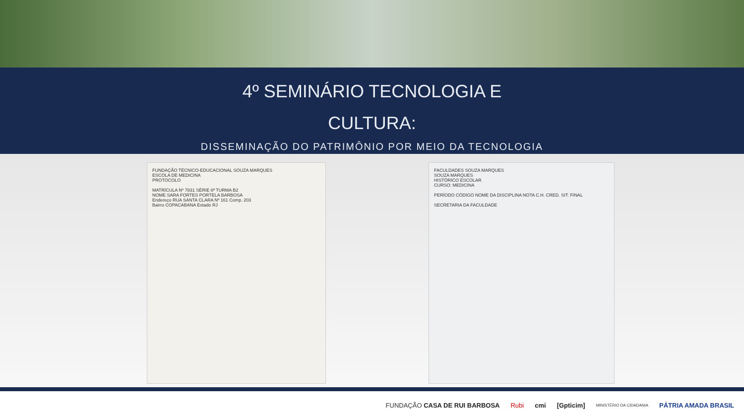4º SEMINÁRIO TECNOLOGIA E
CULTURA:
DISSEMINAÇÃO DO PATRIMÔNIO POR MEIO DA TECNOLOGIA
FUNDAÇÃO TÉCNICO-EDUCACIONAL SOUZA MARQUES
ESCOLA DE MEDICINA
PROTOCOLO
MATRÍCULA Nº 7831 SÉRIE 6ª TURMA B2
NOME SARA FORTES PORTELA BARBOSA
Endereço RUA SANTA CLARA Nº 161 Comp. 203
Bairro COPACABANA Estado RJ
FACULDADES SOUZA MARQUES
SOUZA MARQUES
HISTÓRICO ESCOLAR
CURSO: MEDICINA
PERÍODO CÓDIGO NOME DA DISCIPLINA NOTA C.H. CRED. SIT. FINAL
SECRETARIA DA FACULDADE
FUNDAÇÃO CASA DE RUI BARBOSA Rubi cmi [Gpticim] MINISTÉRIO DA CIDADANIA PÁTRIA AMADA BRASIL